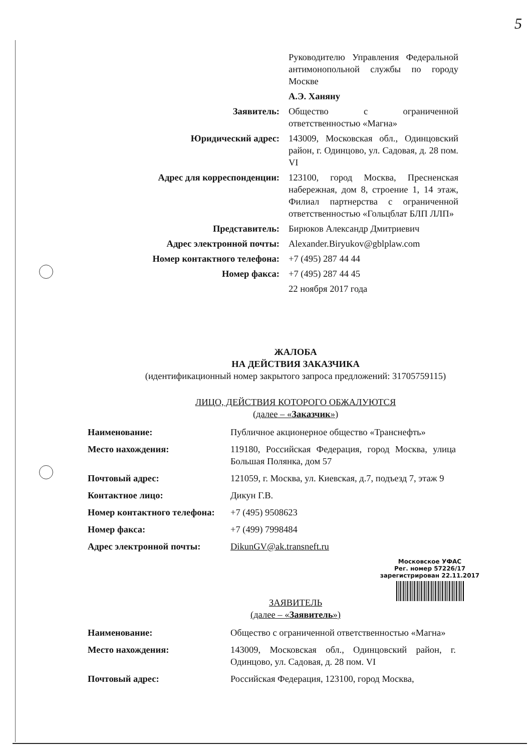5
| | Руководителю Управления Федеральной антимонопольной службы по городу Москве |
| | А.Э. Ханяну |
| Заявитель: | Общество с ограниченной ответственностью «Магна» |
| Юридический адрес: | 143009, Московская обл., Одинцовский район, г. Одинцово, ул. Садовая, д. 28 пом. VI |
| Адрес для корреспонденции: | 123100, город Москва, Пресненская набережная, дом 8, строение 1, 14 этаж, Филиал партнерства с ограниченной ответственностью «Гольцблат БЛП ЛЛП» |
| Представитель: | Бирюков Александр Дмитриевич |
| Адрес электронной почты: | Alexander.Biryukov@gblplaw.com |
| Номер контактного телефона: | +7 (495) 287 44 44 |
| Номер факса: | +7 (495) 287 44 45 |
| | 22 ноября 2017 года |
ЖАЛОБА
НА ДЕЙСТВИЯ ЗАКАЗЧИКА
(идентификационный номер закрытого запроса предложений: 31705759115)
ЛИЦО, ДЕЙСТВИЯ КОТОРОГО ОБЖАЛУЮТСЯ
(далее – «Заказчик»)
| Наименование: | Публичное акционерное общество «Транснефть» |
| Место нахождения: | 119180, Российская Федерация, город Москва, улица Большая Полянка, дом 57 |
| Почтовый адрес: | 121059, г. Москва, ул. Киевская, д.7, подъезд 7, этаж 9 |
| Контактное лицо: | Дикун Г.В. |
| Номер контактного телефона: | +7 (495) 9508623 |
| Номер факса: | +7 (499) 7998484 |
| Адрес электронной почты: | DikunGV@ak.transneft.ru |
Московское УФАС
Рег. номер 57226/17
зарегистрирован 22.11.2017
ЗАЯВИТЕЛЬ
(далее – «Заявитель»)
| Наименование: | Общество с ограниченной ответственностью «Магна» |
| Место нахождения: | 143009, Московская обл., Одинцовский район, г. Одинцово, ул. Садовая, д. 28 пом. VI |
| Почтовый адрес: | Российская Федерация, 123100, город Москва, |